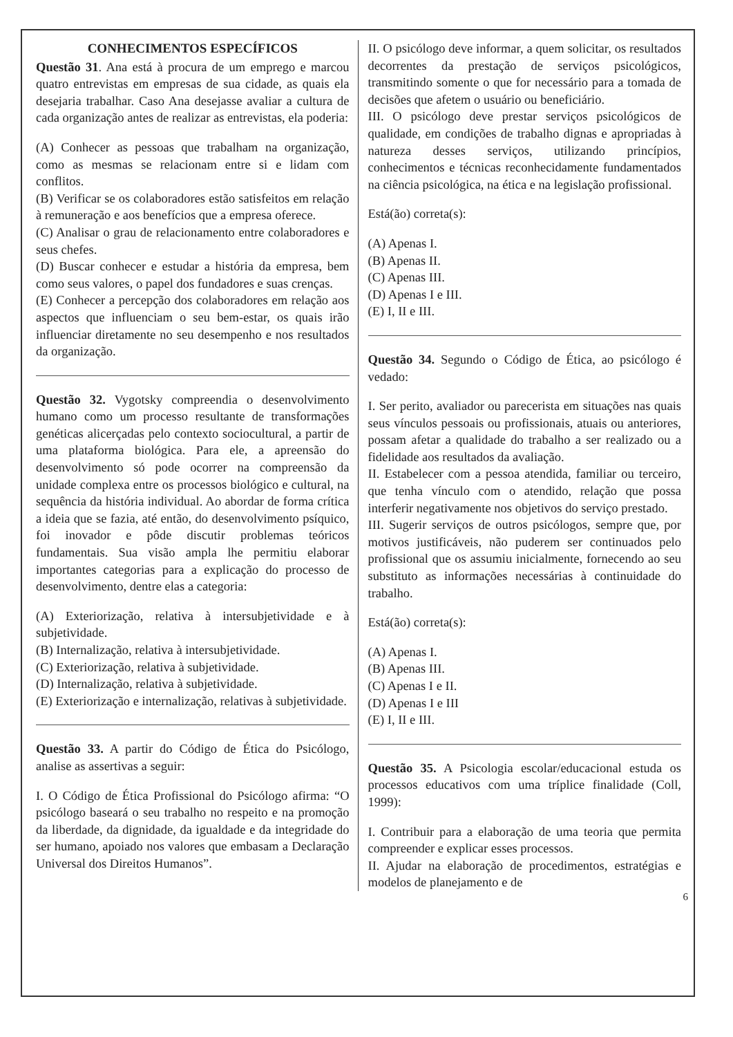CONHECIMENTOS ESPECÍFICOS
Questão 31. Ana está à procura de um emprego e marcou quatro entrevistas em empresas de sua cidade, as quais ela desejaria trabalhar. Caso Ana desejasse avaliar a cultura de cada organização antes de realizar as entrevistas, ela poderia:
(A) Conhecer as pessoas que trabalham na organização, como as mesmas se relacionam entre si e lidam com conflitos.
(B) Verificar se os colaboradores estão satisfeitos em relação à remuneração e aos benefícios que a empresa oferece.
(C) Analisar o grau de relacionamento entre colaboradores e seus chefes.
(D) Buscar conhecer e estudar a história da empresa, bem como seus valores, o papel dos fundadores e suas crenças.
(E) Conhecer a percepção dos colaboradores em relação aos aspectos que influenciam o seu bem-estar, os quais irão influenciar diretamente no seu desempenho e nos resultados da organização.
Questão 32. Vygotsky compreendia o desenvolvimento humano como um processo resultante de transformações genéticas alicerçadas pelo contexto sociocultural, a partir de uma plataforma biológica. Para ele, a apreensão do desenvolvimento só pode ocorrer na compreensão da unidade complexa entre os processos biológico e cultural, na sequência da história individual. Ao abordar de forma crítica a ideia que se fazia, até então, do desenvolvimento psíquico, foi inovador e pôde discutir problemas teóricos fundamentais. Sua visão ampla lhe permitiu elaborar importantes categorias para a explicação do processo de desenvolvimento, dentre elas a categoria:
(A) Exteriorização, relativa à intersubjetividade e à subjetividade.
(B) Internalização, relativa à intersubjetividade.
(C) Exteriorização, relativa à subjetividade.
(D) Internalização, relativa à subjetividade.
(E) Exteriorização e internalização, relativas à subjetividade.
Questão 33. A partir do Código de Ética do Psicólogo, analise as assertivas a seguir:
I. O Código de Ética Profissional do Psicólogo afirma: “O psicólogo baseará o seu trabalho no respeito e na promoção da liberdade, da dignidade, da igualdade e da integridade do ser humano, apoiado nos valores que embasam a Declaração Universal dos Direitos Humanos”.
II. O psicólogo deve informar, a quem solicitar, os resultados decorrentes da prestação de serviços psicológicos, transmitindo somente o que for necessário para a tomada de decisões que afetem o usuário ou beneficiário.
III. O psicólogo deve prestar serviços psicológicos de qualidade, em condições de trabalho dignas e apropriadas à natureza desses serviços, utilizando princípios, conhecimentos e técnicas reconhecidamente fundamentados na ciência psicológica, na ética e na legislação profissional.
Está(ão) correta(s):
(A) Apenas I.
(B) Apenas II.
(C) Apenas III.
(D) Apenas I e III.
(E) I, II e III.
Questão 34. Segundo o Código de Ética, ao psicólogo é vedado:
I. Ser perito, avaliador ou parecerista em situações nas quais seus vínculos pessoais ou profissionais, atuais ou anteriores, possam afetar a qualidade do trabalho a ser realizado ou a fidelidade aos resultados da avaliação.
II. Estabelecer com a pessoa atendida, familiar ou terceiro, que tenha vínculo com o atendido, relação que possa interferir negativamente nos objetivos do serviço prestado.
III. Sugerir serviços de outros psicólogos, sempre que, por motivos justificáveis, não puderem ser continuados pelo profissional que os assumiu inicialmente, fornecendo ao seu substituto as informações necessárias à continuidade do trabalho.
Está(ão) correta(s):
(A) Apenas I.
(B) Apenas III.
(C) Apenas I e II.
(D) Apenas I e III
(E) I, II e III.
Questão 35. A Psicologia escolar/educacional estuda os processos educativos com uma tríplice finalidade (Coll, 1999):
I. Contribuir para a elaboração de uma teoria que permita compreender e explicar esses processos.
II. Ajudar na elaboração de procedimentos, estratégias e modelos de planejamento e de
6